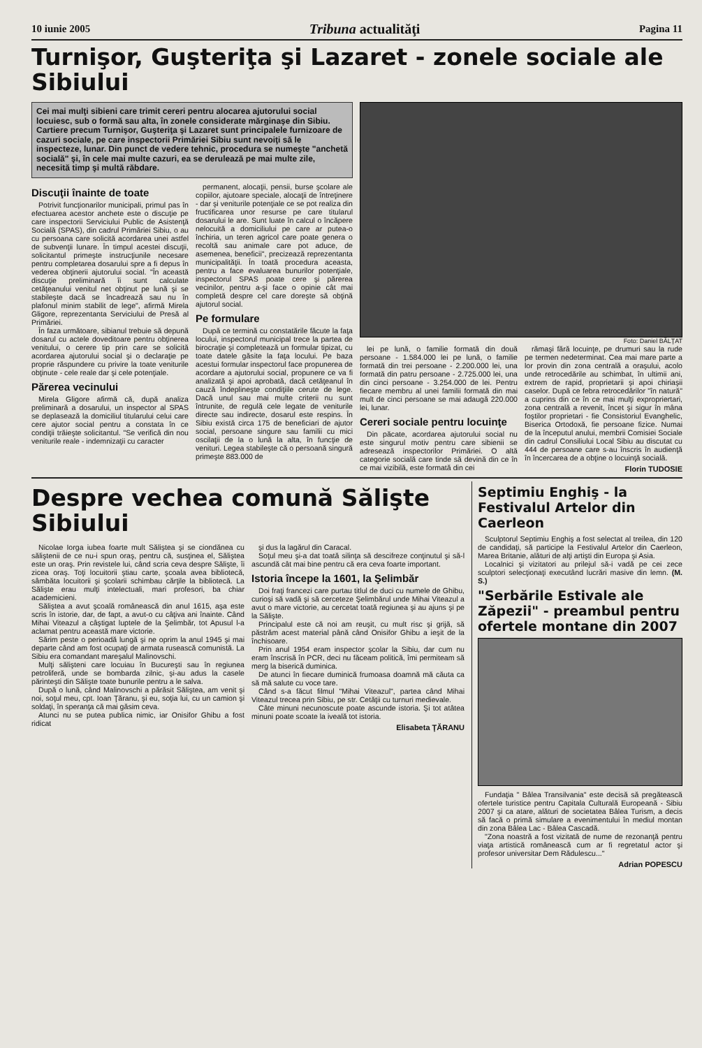10 iunie 2005 Tribuna actualităţi Pagina 11
Turnişor, Guşteriţa şi Lazaret - zonele sociale ale Sibiului
Cei mai mulţi sibieni care trimit cereri pentru alocarea ajutorului social locuiesc, sub o formă sau alta, în zonele considerate mărginaşe din Sibiu. Cartiere precum Turnişor, Guşteriţa şi Lazaret sunt principalele furnizoare de cazuri sociale, pe care inspectorii Primăriei Sibiu sunt nevoiţi să le inspecteze, lunar. Din punct de vedere tehnic, procedura se numeşte "anchetă socială" şi, în cele mai multe cazuri, ea se derulează pe mai multe zile, necesită timp şi multă răbdare.
Discuţii înainte de toate
Potrivit funcţionarilor municipali, primul pas în efectuarea acestor anchete este o discuţie pe care inspectorii Serviciului Public de Asistenţă Socială (SPAS), din cadrul Primăriei Sibiu, o au cu persoana care solicită acordarea unei astfel de subvenţii lunare. În timpul acestei discuţii, solicitantul primeşte instrucţiunile necesare pentru completarea dosarului spre a fi depus în vederea obţinerii ajutorului social. "În această discuţie preliminară îi sunt calculate cetăţeanului venitul net obţinut pe lună şi se stabileşte dacă se încadrează sau nu în plafonul minim stabilit de lege", afirmă Mirela Gligore, reprezentanta Serviciului de Presă al Primăriei.
În faza următoare, sibianul trebuie să depună dosarul cu actele doveditoare pentru obţinerea venitului, o cerere tip prin care se solicită acordarea ajutorului social şi o declaraţie pe proprie răspundere cu privire la toate veniturile obţinute - cele reale dar şi cele potenţiale.
Părerea vecinului
Mirela Gligore afirmă că, după analiza preliminară a dosarului, un inspector al SPAS se deplasează la domiciliul titularului celui care cere ajutor social pentru a constata în ce condiţii trăieşte solicitantul. "Se verifică din nou veniturile reale - indemnizaţii cu caracter
permanent, alocaţii, pensii, burse şcolare ale copiilor, ajutoare speciale, alocaţii de întreţinere - dar şi veniturile potenţiale ce se pot realiza din fructificarea unor resurse pe care titularul dosarului le are. Sunt luate în calcul o încăpere nelocuită a domiciliului pe care ar putea-o închiria, un teren agricol care poate genera o recoltă sau animale care pot aduce, de asemenea, beneficii", precizează reprezentanta municipalităţii. În toată procedura aceasta, pentru a face evaluarea bunurilor potenţiale, inspectorul SPAS poate cere şi părerea vecinilor, pentru a-şi face o opinie cât mai completă despre cel care doreşte să obţină ajutorul social.
Pe formulare
După ce termină cu constatările făcute la faţa locului, inspectorul municipal trece la partea de birocraţie şi completează un formular tipizat, cu toate datele găsite la faţa locului. Pe baza acestui formular inspectorul face propunerea de acordare a ajutorului social, propunere ce va fi analizată şi apoi aprobată, dacă cetăţeanul în cauză îndeplineşte condiţiile cerute de lege. Dacă unul sau mai multe criterii nu sunt întrunite, de regulă cele legate de veniturile directe sau indirecte, dosarul este respins. În Sibiu există circa 175 de beneficiari de ajutor social, persoane singure sau familii cu mici oscilaţii de la o lună la alta, în funcţie de venituri. Legea stabileşte că o persoană singură primeşte 883.000 de
Foto: Daniel BĂLŢAT
lei pe lună, o familie formată din două persoane - 1.584.000 lei pe lună, o familie formată din trei persoane - 2.200.000 lei, una formată din patru persoane - 2.725.000 lei, una din cinci persoane - 3.254.000 de lei. Pentru fiecare membru al unei familii formată din mai mult de cinci persoane se mai adaugă 220.000 lei, lunar.
Cereri sociale pentru locuinţe
Din păcate, acordarea ajutorului social nu este singurul motiv pentru care sibienii se adresează inspectorilor Primăriei. O altă categorie socială care tinde să devină din ce în ce mai vizibilă, este formată din cei
rămaşi fără locuinţe, pe drumuri sau la rude pe termen nedeterminat. Cea mai mare parte a lor provin din zona centrală a oraşului, acolo unde retrocedările au schimbat, în ultimii ani, extrem de rapid, proprietarii şi apoi chiriaşii caselor. După ce febra retrocedărilor "în natură" a cuprins din ce în ce mai mulţi expropriertari, zona centrală a revenit, încet şi sigur în mâna foştilor proprietari - fie Consistoriul Evanghelic, Biserica Ortodoxă, fie persoane fizice. Numai de la începutul anului, membrii Comisiei Sociale din cadrul Consiliului Local Sibiu au discutat cu 444 de persoane care s-au înscris în audienţă în încercarea de a obţine o locuinţă socială.
Florin TUDOSIE
Despre vechea comună Sălişte Sibiului
Nicolae Iorga iubea foarte mult Săliştea şi se ciondănea cu săliştenii de ce nu-i spun oraş, pentru că, susţinea el, Săliştea este un oraş. Prin revistele lui, când scria ceva despre Sălişte, îi zicea oraş. Toţi locuitorii ştiau carte, şcoala avea bibliotecă, sâmbăta locuitorii şi şcolarii schimbau cărţile la bibliotecă. La Sălişte erau mulţi intelectuali, mari profesori, ba chiar academicieni.
Săliştea a avut şcoală românească din anul 1615, aşa este scris în istorie, dar, de fapt, a avut-o cu câţiva ani înainte. Când Mihai Viteazul a câştigat luptele de la Şelimbăr, tot Apusul l-a aclamat pentru această mare victorie.
Sărim peste o perioadă lungă şi ne oprim la anul 1945 şi mai departe când am fost ocupaţi de armata rusească comunistă. La Sibiu era comandant mareşalul Malinovschi.
Mulţi sălişteni care locuiau în Bucureşti sau în regiunea petroliferă, unde se bombarda zilnic, şi-au adus la casele părinteşti din Sălişte toate bunurile pentru a le salva.
După o lună, când Malinovschi a părăsit Săliştea, am venit şi noi, soţul meu, cpt. Ioan Ţăranu, şi eu, soţia lui, cu un camion şi soldaţi, în speranţa că mai găsim ceva.
Atunci nu se putea publica nimic, iar Onisifor Ghibu a fost ridicat
şi dus la lagărul din Caracal.
Soţul meu şi-a dat toată silinţa să descifreze conţinutul şi să-l ascundă cât mai bine pentru că era ceva foarte important.
Istoria începe la 1601, la Şelimbăr
Doi fraţi francezi care purtau titlul de duci cu numele de Ghibu, curioşi să vadă şi să cerceteze Şelimbărul unde Mihai Viteazul a avut o mare victorie, au cercetat toată regiunea şi au ajuns şi pe la Sălişte.
Principalul este că noi am reuşit, cu mult risc şi grijă, să păstrăm acest material până când Onisifor Ghibu a ieşit de la închisoare.
Prin anul 1954 eram inspector şcolar la Sibiu, dar cum nu eram înscrisă în PCR, deci nu făceam politică, îmi permiteam să merg la biserică duminica.
De atunci în fiecare duminică frumoasa doamnă mă căuta ca să mă salute cu voce tare.
Când s-a făcut filmul "Mihai Viteazul", partea când Mihai Viteazul trecea prin Sibiu, pe str. Cetăţii cu turnuri medievale.
Câte minuni necunoscute poate ascunde istoria. Şi tot atâtea minuni poate scoate la iveală tot istoria.
Elisabeta ŢĂRANU
Septimiu Enghiş - la Festivalul Artelor din Caerleon
Sculptorul Septimiu Enghiş a fost selectat al treilea, din 120 de candidaţi, să participe la Festivalul Artelor din Caerleon, Marea Britanie, alături de alţi artişti din Europa şi Asia.
Localnici şi vizitatori au prilejul să-i vadă pe cei zece sculptori selecţionaţi executând lucrări masive din lemn. (M. S.)
"Serbările Estivale ale Zăpezii" - preambul pentru ofertele montane din 2007
Fundaţia " Bâlea Transilvania" este decisă să pregătească ofertele turistice pentru Capitala Culturală Europeană - Sibiu 2007 şi ca atare, alături de societatea Bâlea Turism, a decis să facă o primă simulare a evenimentului în mediul montan din zona Bâlea Lac - Bâlea Cascadă.
"Zona noastră a fost vizitată de nume de rezonanţă pentru viaţa artistică românească cum ar fi regretatul actor şi profesor universitar Dem Rădulescu..."
Adrian POPESCU